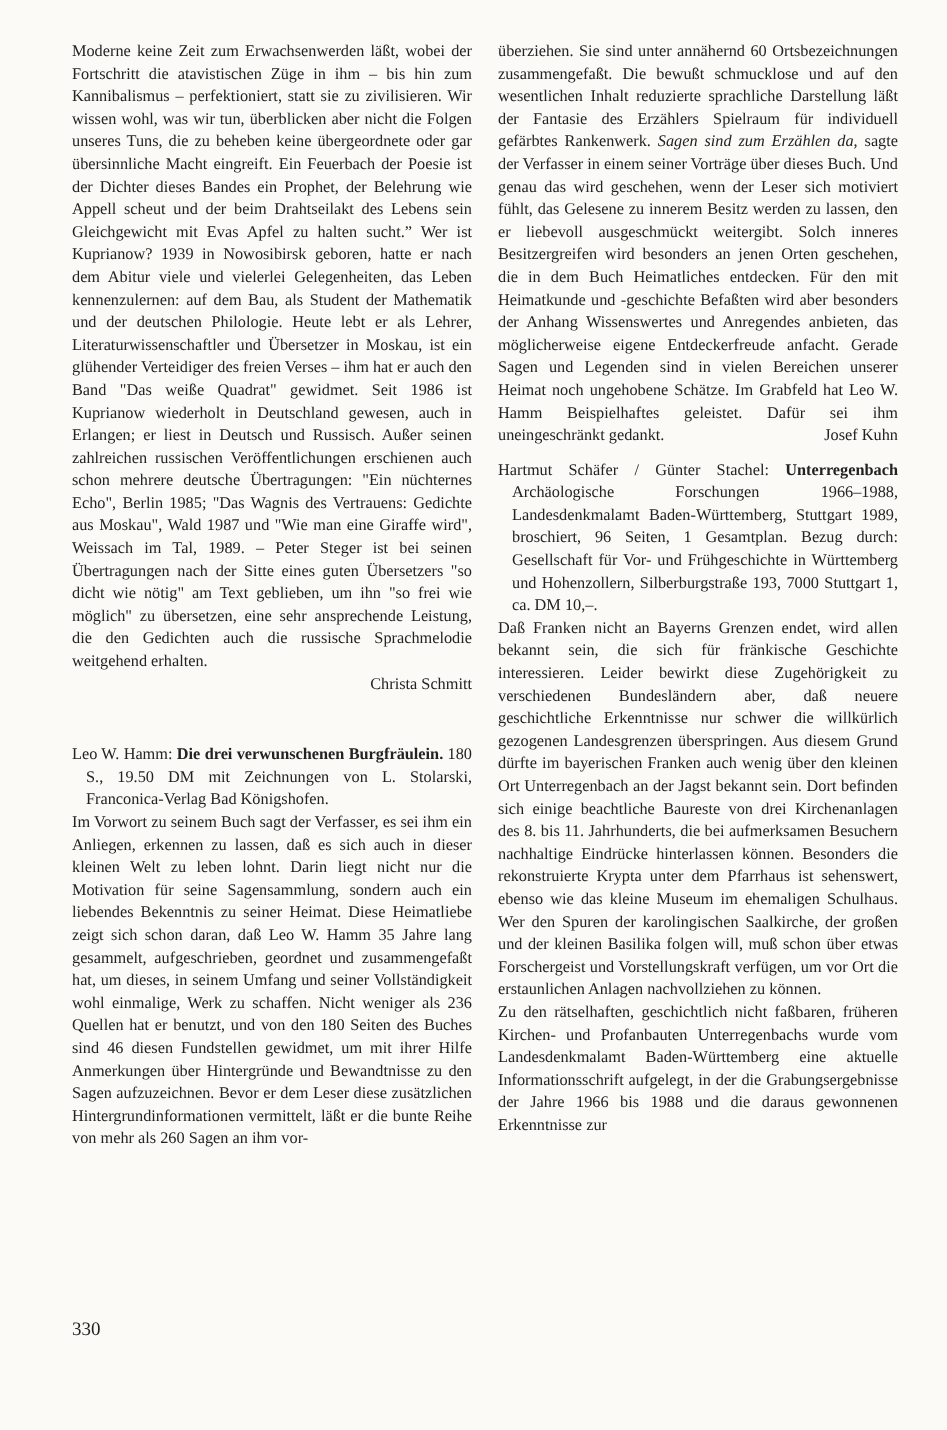Moderne keine Zeit zum Erwachsenwerden läßt, wobei der Fortschritt die atavistischen Züge in ihm – bis hin zum Kannibalismus – perfektioniert, statt sie zu zivilisieren. Wir wissen wohl, was wir tun, überblicken aber nicht die Folgen unseres Tuns, die zu beheben keine übergeordnete oder gar übersinnliche Macht eingreift. Ein Feuerbach der Poesie ist der Dichter dieses Bandes ein Prophet, der Belehrung wie Appell scheut und der beim Drahtseilakt des Lebens sein Gleichgewicht mit Evas Apfel zu halten sucht.” Wer ist Kuprianow? 1939 in Nowosibirsk geboren, hatte er nach dem Abitur viele und vielerlei Gelegenheiten, das Leben kennenzulernen: auf dem Bau, als Student der Mathematik und der deutschen Philologie. Heute lebt er als Lehrer, Literaturwissenschaftler und Übersetzer in Moskau, ist ein glühender Verteidiger des freien Verses – ihm hat er auch den Band "Das weiße Quadrat" gewidmet. Seit 1986 ist Kuprianow wiederholt in Deutschland gewesen, auch in Erlangen; er liest in Deutsch und Russisch. Außer seinen zahlreichen russischen Veröffentlichungen erschienen auch schon mehrere deutsche Übertragungen: "Ein nüchternes Echo", Berlin 1985; "Das Wagnis des Vertrauens: Gedichte aus Moskau", Wald 1987 und "Wie man eine Giraffe wird", Weissach im Tal, 1989. – Peter Steger ist bei seinen Übertragungen nach der Sitte eines guten Übersetzers "so dicht wie nötig" am Text geblieben, um ihn "so frei wie möglich" zu übersetzen, eine sehr ansprechende Leistung, die den Gedichten auch die russische Sprachmelodie weitgehend erhalten.
Christa Schmitt
Leo W. Hamm: Die drei verwunschenen Burgfräulein. 180 S., 19.50 DM mit Zeichnungen von L. Stolarski, Franconica-Verlag Bad Königshofen.
Im Vorwort zu seinem Buch sagt der Verfasser, es sei ihm ein Anliegen, erkennen zu lassen, daß es sich auch in dieser kleinen Welt zu leben lohnt. Darin liegt nicht nur die Motivation für seine Sagensammlung, sondern auch ein liebendes Bekenntnis zu seiner Heimat. Diese Heimatliebe zeigt sich schon daran, daß Leo W. Hamm 35 Jahre lang gesammelt, aufgeschrieben, geordnet und zusammengefaßt hat, um dieses, in seinem Umfang und seiner Vollständigkeit wohl einmalige, Werk zu schaffen. Nicht weniger als 236 Quellen hat er benutzt, und von den 180 Seiten des Buches sind 46 diesen Fundstellen gewidmet, um mit ihrer Hilfe Anmerkungen über Hintergründe und Bewandtnisse zu den Sagen aufzuzeichnen. Bevor er dem Leser diese zusätzlichen Hintergrundinformationen vermittelt, läßt er die bunte Reihe von mehr als 260 Sagen an ihm vor-
überziehen. Sie sind unter annähernd 60 Ortsbezeichnungen zusammengefaßt. Die bewußt schmucklose und auf den wesentlichen Inhalt reduzierte sprachliche Darstellung läßt der Fantasie des Erzählers Spielraum für individuell gefärbtes Rankenwerk. Sagen sind zum Erzählen da, sagte der Verfasser in einem seiner Vorträge über dieses Buch. Und genau das wird geschehen, wenn der Leser sich motiviert fühlt, das Gelesene zu innerem Besitz werden zu lassen, den er liebevoll ausgeschmückt weitergibt. Solch inneres Besitzergreifen wird besonders an jenen Orten geschehen, die in dem Buch Heimatliches entdecken. Für den mit Heimatkunde und -geschichte Befaßten wird aber besonders der Anhang Wissenswertes und Anregendes anbieten, das möglicherweise eigene Entdeckerfreude anfacht. Gerade Sagen und Legenden sind in vielen Bereichen unserer Heimat noch ungehobene Schätze. Im Grabfeld hat Leo W. Hamm Beispielhaftes geleistet. Dafür sei ihm uneingeschränkt gedankt. Josef Kuhn
Hartmut Schäfer / Günter Stachel: Unterregenbach Archäologische Forschungen 1966–1988, Landesdenkmalamt Baden-Württemberg, Stuttgart 1989, broschiert, 96 Seiten, 1 Gesamtplan. Bezug durch: Gesellschaft für Vor- und Frühgeschichte in Württemberg und Hohenzollern, Silberburgstraße 193, 7000 Stuttgart 1, ca. DM 10,–.
Daß Franken nicht an Bayerns Grenzen endet, wird allen bekannt sein, die sich für fränkische Geschichte interessieren. Leider bewirkt diese Zugehörigkeit zu verschiedenen Bundesländern aber, daß neuere geschichtliche Erkenntnisse nur schwer die willkürlich gezogenen Landesgrenzen überspringen. Aus diesem Grund dürfte im bayerischen Franken auch wenig über den kleinen Ort Unterregenbach an der Jagst bekannt sein. Dort befinden sich einige beachtliche Baureste von drei Kirchenanlagen des 8. bis 11. Jahrhunderts, die bei aufmerksamen Besuchern nachhaltige Eindrücke hinterlassen können. Besonders die rekonstruierte Krypta unter dem Pfarrhaus ist sehenswert, ebenso wie das kleine Museum im ehemaligen Schulhaus. Wer den Spuren der karolingischen Saalkirche, der großen und der kleinen Basilika folgen will, muß schon über etwas Forschergeist und Vorstellungskraft verfügen, um vor Ort die erstaunlichen Anlagen nachvollziehen zu können.
Zu den rätselhaften, geschichtlich nicht faßbaren, früheren Kirchen- und Profanbauten Unterregenbachs wurde vom Landesdenkmalamt Baden-Württemberg eine aktuelle Informationsschrift aufgelegt, in der die Grabungsergebnisse der Jahre 1966 bis 1988 und die daraus gewonnenen Erkenntnisse zur
330